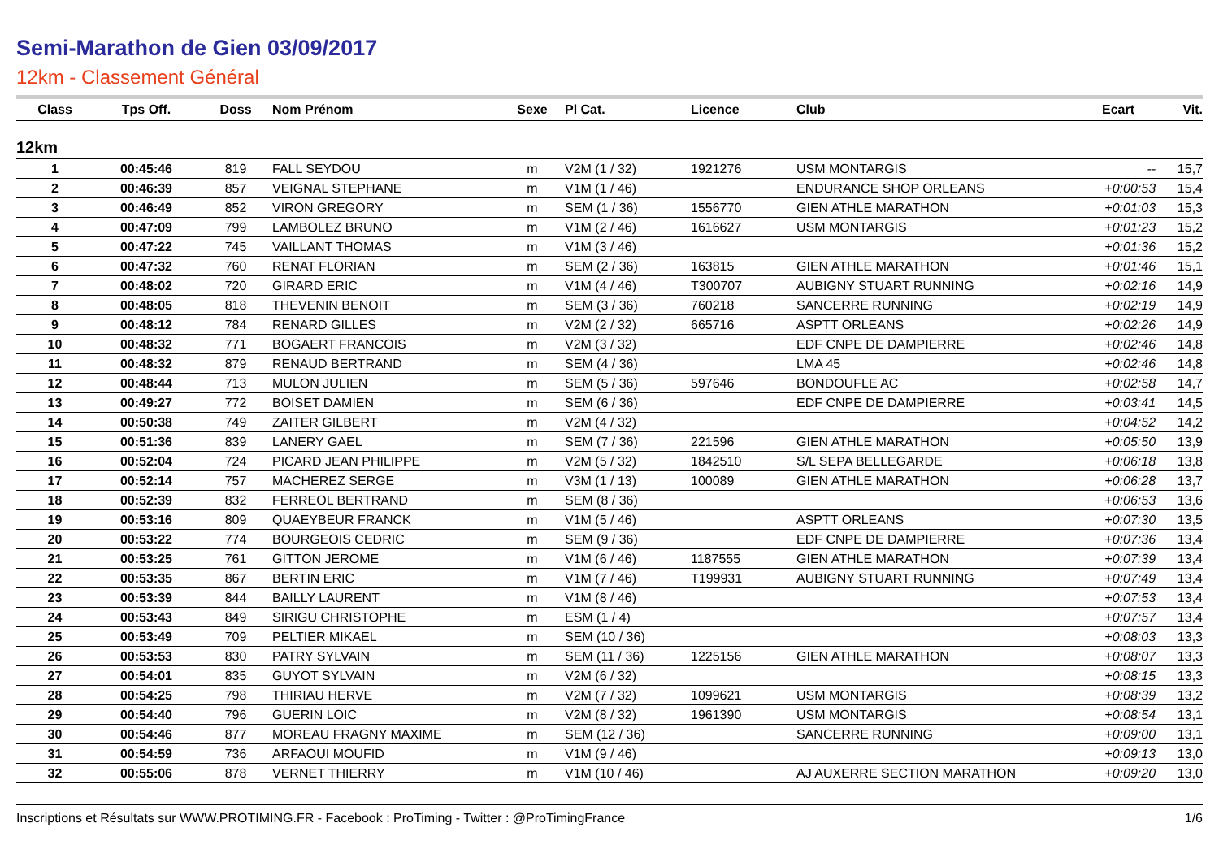Semi-Marathon de Gien 03/09/2017
12km - Classement Général
| Class | Tps Off. | Doss | Nom Prénom | Sexe | Pl Cat. | Licence | Club | Ecart | Vit. |
| --- | --- | --- | --- | --- | --- | --- | --- | --- | --- |
| 12km | | | | | | | | | |
| 1 | 00:45:46 | 819 | FALL SEYDOU | m | V2M (1 / 32) | 1921276 | USM MONTARGIS | -- | 15,7 |
| 2 | 00:46:39 | 857 | VEIGNAL STEPHANE | m | V1M (1 / 46) | | ENDURANCE SHOP ORLEANS | +0:00:53 | 15,4 |
| 3 | 00:46:49 | 852 | VIRON GREGORY | m | SEM (1 / 36) | 1556770 | GIEN ATHLE MARATHON | +0:01:03 | 15,3 |
| 4 | 00:47:09 | 799 | LAMBOLEZ BRUNO | m | V1M (2 / 46) | 1616627 | USM MONTARGIS | +0:01:23 | 15,2 |
| 5 | 00:47:22 | 745 | VAILLANT THOMAS | m | V1M (3 / 46) | | | +0:01:36 | 15,2 |
| 6 | 00:47:32 | 760 | RENAT FLORIAN | m | SEM (2 / 36) | 163815 | GIEN ATHLE MARATHON | +0:01:46 | 15,1 |
| 7 | 00:48:02 | 720 | GIRARD ERIC | m | V1M (4 / 46) | T300707 | AUBIGNY STUART RUNNING | +0:02:16 | 14,9 |
| 8 | 00:48:05 | 818 | THEVENIN BENOIT | m | SEM (3 / 36) | 760218 | SANCERRE RUNNING | +0:02:19 | 14,9 |
| 9 | 00:48:12 | 784 | RENARD GILLES | m | V2M (2 / 32) | 665716 | ASPTT ORLEANS | +0:02:26 | 14,9 |
| 10 | 00:48:32 | 771 | BOGAERT FRANCOIS | m | V2M (3 / 32) | | EDF CNPE DE DAMPIERRE | +0:02:46 | 14,8 |
| 11 | 00:48:32 | 879 | RENAUD BERTRAND | m | SEM (4 / 36) | | LMA 45 | +0:02:46 | 14,8 |
| 12 | 00:48:44 | 713 | MULON JULIEN | m | SEM (5 / 36) | 597646 | BONDOUFLE AC | +0:02:58 | 14,7 |
| 13 | 00:49:27 | 772 | BOISET DAMIEN | m | SEM (6 / 36) | | EDF CNPE DE DAMPIERRE | +0:03:41 | 14,5 |
| 14 | 00:50:38 | 749 | ZAITER GILBERT | m | V2M (4 / 32) | | | +0:04:52 | 14,2 |
| 15 | 00:51:36 | 839 | LANERY GAEL | m | SEM (7 / 36) | 221596 | GIEN ATHLE MARATHON | +0:05:50 | 13,9 |
| 16 | 00:52:04 | 724 | PICARD JEAN PHILIPPE | m | V2M (5 / 32) | 1842510 | S/L SEPA BELLEGARDE | +0:06:18 | 13,8 |
| 17 | 00:52:14 | 757 | MACHEREZ SERGE | m | V3M (1 / 13) | 100089 | GIEN ATHLE MARATHON | +0:06:28 | 13,7 |
| 18 | 00:52:39 | 832 | FERREOL BERTRAND | m | SEM (8 / 36) | | | +0:06:53 | 13,6 |
| 19 | 00:53:16 | 809 | QUAEYBEUR FRANCK | m | V1M (5 / 46) | | ASPTT ORLEANS | +0:07:30 | 13,5 |
| 20 | 00:53:22 | 774 | BOURGEOIS CEDRIC | m | SEM (9 / 36) | | EDF CNPE DE DAMPIERRE | +0:07:36 | 13,4 |
| 21 | 00:53:25 | 761 | GITTON JEROME | m | V1M (6 / 46) | 1187555 | GIEN ATHLE MARATHON | +0:07:39 | 13,4 |
| 22 | 00:53:35 | 867 | BERTIN ERIC | m | V1M (7 / 46) | T199931 | AUBIGNY STUART RUNNING | +0:07:49 | 13,4 |
| 23 | 00:53:39 | 844 | BAILLY LAURENT | m | V1M (8 / 46) | | | +0:07:53 | 13,4 |
| 24 | 00:53:43 | 849 | SIRIGU CHRISTOPHE | m | ESM (1 / 4) | | | +0:07:57 | 13,4 |
| 25 | 00:53:49 | 709 | PELTIER MIKAEL | m | SEM (10 / 36) | | | +0:08:03 | 13,3 |
| 26 | 00:53:53 | 830 | PATRY SYLVAIN | m | SEM (11 / 36) | 1225156 | GIEN ATHLE MARATHON | +0:08:07 | 13,3 |
| 27 | 00:54:01 | 835 | GUYOT SYLVAIN | m | V2M (6 / 32) | | | +0:08:15 | 13,3 |
| 28 | 00:54:25 | 798 | THIRIAU HERVE | m | V2M (7 / 32) | 1099621 | USM MONTARGIS | +0:08:39 | 13,2 |
| 29 | 00:54:40 | 796 | GUERIN LOIC | m | V2M (8 / 32) | 1961390 | USM MONTARGIS | +0:08:54 | 13,1 |
| 30 | 00:54:46 | 877 | MOREAU FRAGNY MAXIME | m | SEM (12 / 36) | | SANCERRE RUNNING | +0:09:00 | 13,1 |
| 31 | 00:54:59 | 736 | ARFAOUI MOUFID | m | V1M (9 / 46) | | | +0:09:13 | 13,0 |
| 32 | 00:55:06 | 878 | VERNET THIERRY | m | V1M (10 / 46) | | AJ AUXERRE SECTION MARATHON | +0:09:20 | 13,0 |
Inscriptions et Résultats sur WWW.PROTIMING.FR - Facebook : ProTiming - Twitter : @ProTimingFrance 1/6